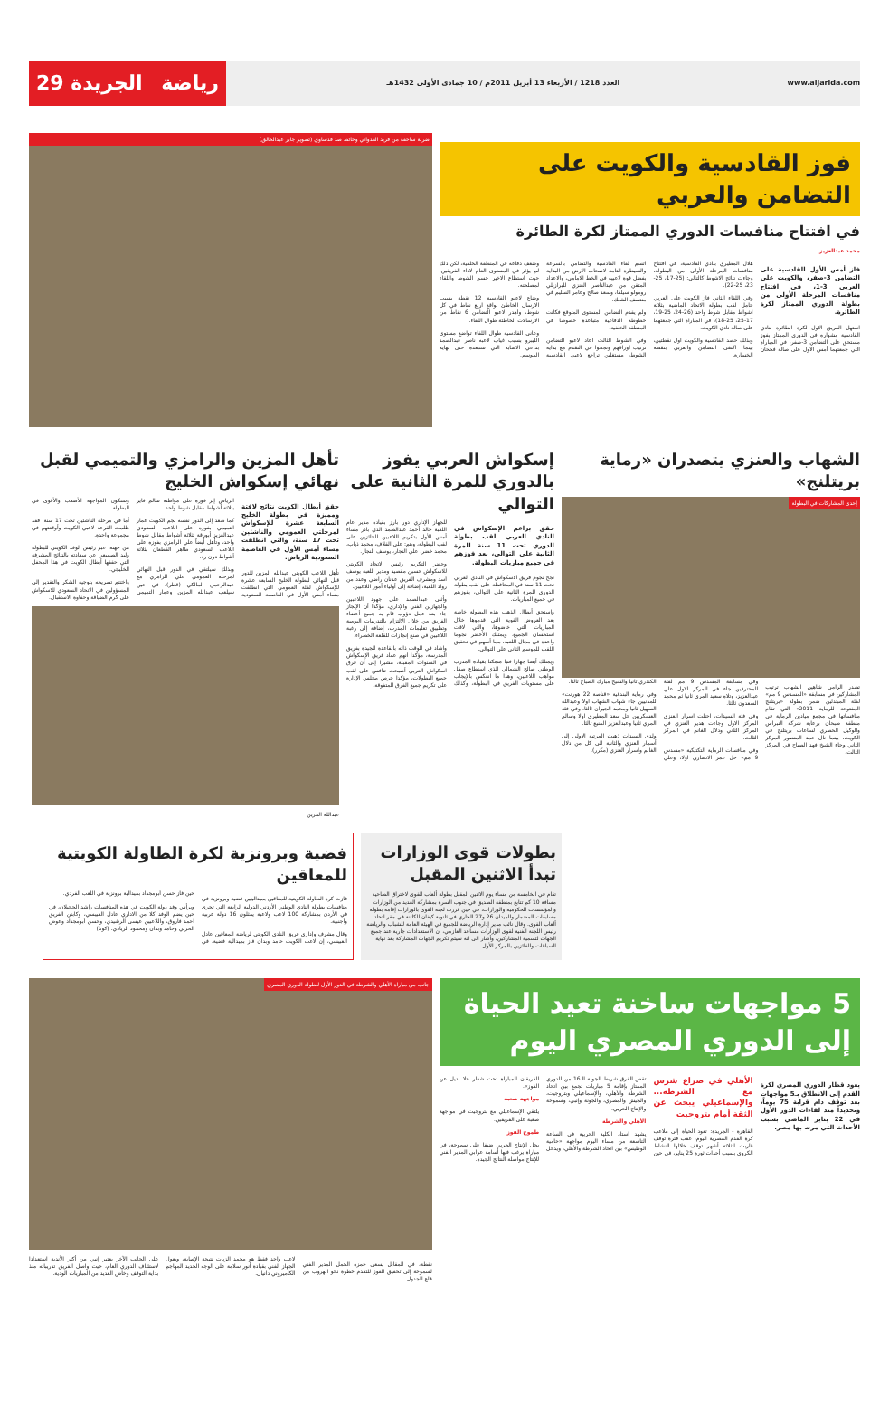www.aljarida.com
العدد 1218 / الأربعاء 13 أبريل 2011م / 10 جمادى الأولى 1432هـ
رياضة الجريدة 29
فوز القادسية والكويت على التضامن والعربي
في افتتاح منافسات الدوري الممتاز لكرة الطائرة
محمد عبدالعزيز
فاز أمس الأول القادسية على التضامن 3-صفر، والكويت على العربي 3-1، في افتتاح منافسات المرحلة الأولى من بطولة الدوري الممتاز لكرة الطائرة.
استهل الفريق الاول لكرة الطائرة بنادي القادسية مشواره في الدوري الممتاز بفوز مستحق على التضامن 3-صفر، في المباراة التي جمعتهما أمس الاول على صالة فجحان هلال المطيري بنادي القادسية، في افتتاح منافسات المرحلة الأولى من البطولة، وجاءت نتائج الاشوط كالتالي: (25-17، 25-23، 25-22).
وفي اللقاء الثاني فاز الكويت على العربي حامل لقب بطولة الاتحاد الماضية بثلاثة اشواط مقابل شوط واحد (26-24، 25-19، 17-25، 25-18)، في المباراة التي جمعتهما على صالة نادي الكويت.
وبذلك حصد القادسية والكويت اول نقطتين، بينما اكتفى التضامن والعربي بنقطة الخسارة.
اتسم لقاء القادسية والتضامن بالسرعة والسيطرة التامة لاصحاب الارض من البداية بفضل قوة لاعبيه في الخط الامامي، والاعداد المتقن من عبدالناصر العنزي للبرازيلي رومولو سيلفا، وسعد صالح وعامر السليم في منتصف الشبك.
ولم يقدم التضامن المستوى المتوقع فكانت خطوطه الدفاعية متباعدة خصوصا في المنطقة الخلفية.
وفي الشوط الثالث اعاد لاعبو التضامن ترتيب اوراقهم ونجحوا في التقدم مع بداية الشوط، مستغلين تراجع لاعبي القادسية وضعف دفاعه في المنطقة الخلفية، لكن ذلك لم يؤثر في المستوى العام لاداء الفريقين، حيث استطاع الاخير حسم الشوط واللقاء لمصلحته.
وضاع لاعبو القادسية 12 نقطة بسبب الارسال الخاطئ بواقع اربع نقاط في كل شوط، وأهدر لاعبو التضامن 6 نقاط من الارسالات الخاطئة طوال اللقاء.
وعانى القادسية طوال اللقاء تواضع مستوى الليبرو بسبب غياب لاعبه ناصر عبدالصمد بداعي الاصابة التي ستبعده حتى نهاية الموسم.
ضربة ساحقة من فريد العدواني وحائط صد قدساوي (تصوير جابر عبدالخالق)
الشهاب والعنزي يتصدران «رماية بريتلنج»
إحدى المشاركات في البطولة
تصدر الرامي شاهين الشهاب ترتيب المشاركين في مسابقة «المسدس 9 مم» لفئة المبتدئين ضمن بطولة «بريتلنج المفتوحة للرماية 2011» التي تقام منافساتها في مجمع ميادين الرماية في منطقة صبحان برعاية شركة النبراس والوكيل الحصري لساعات بريتلنج في الكويت، بينما نال حمد المنصور المركز الثاني وجاء الشيخ فهد الصباح في المركز الثالث.
وفي مسابقة المسدس 9 مم لفئة المحترفين جاء في المركز الاول علي عبدالعزيز، وتلاه سعيد المري ثانيا ثم محمد السعدون ثالثا.
وفي فئة السيدات، احتلت اسرار العنزي المركز الاول وجاءت هدير العنزي في المركز الثاني ودلال الغانم في المركز الثالث.
وفي منافسات الرماية التكتيكية «مسدس 9 مم» حل عمر الانصاري اولا، وعلي الكندري ثانيا والشيخ مبارك الصباح ثالثا.
وفي رماية البندقية «قناصة 22 هورنت» للمدنيين جاء شهاب الشهاب اولا وعبدالله السهيل ثانيا ومحمد الجيران ثالثا، وفي فئة العسكريين حل سعد المطيري اولا وسالم المري ثانيا وعبدالعزيز المنيع ثالثا.
ولدى السيدات ذهبت المرتبة الاولى إلى أسمار العنزي والثانية الى كل من دلال الغانم واسرار العنزي (مكرر).
إسكواش العربي يفوز بالدوري للمرة الثانية على التوالي
حقق براعم الإسكواش في النادي العربي لقب بطولة الدوري تحت 11 سنة للمرة الثانية على التوالي، بعد فوزهم في جميع مباريات البطولة.
نجح نجوم فريق الاسكواش في النادي العربي تحت 11 سنة في المحافظة على لقب بطولة الدوري للمرة الثانية على التوالي، بفوزهم في جميع المباريات.
واستحق أبطال الذهب هذه البطولة خاصة بعد العروض القوية التي قدموها خلال المباريات التي خاضوها، والتي لاقت استحسان الجميع، ويمتلك الأخضر نجوما واعدة في مجال اللعبة، مما أسهم في تحقيق اللقب للموسم الثاني على التوالي.
ويمتلك أيضا جهازا فنيا متمكنا بقيادة المدرب الوطني صالح الشمالي الذي استطاع صقل مواهب اللاعبين، وهذا ما انعكس بالإيجاب على مستويات الفريق في البطولة، وكذلك للجهاز الإداري دور بارز بقيادة مدير عام اللعبة خالد أحمد عبدالصمد الذي بادر مساء أمس الأول بتكريم اللاعبين الحائزين على لقب البطولة، وهم: علي القلاف، محمد ذياب، محمد خضر، علي النجار، يوسف النجار.
وحضر التكريم رئيس الاتحاد الكويتي للاسكواش حسين مقصيد ومدير اللعبة يوسف أسد ومشرف الفريق عدنان راضي وعدد من رواد اللعبة، إضافة إلى أولياء أمور اللاعبين.
وأثنى عبدالصمد على جهود اللاعبين والجهازين الفني والإداري، مؤكدا أن الإنجاز جاء بعد عمل دؤوب قام به جميع أعضاء الفريق من خلال الالتزام بالتدريبات اليومية وتطبيق تعليمات المدرب، إضافة إلى رغبة اللاعبين في صنع إنجازات للقلعة الخضراء.
واشاد في الوقت ذاته بالقاعدة الجيدة بفريق المدرسة، مؤكدا أنهم عماد فريق الإسكواش في السنوات المقبلة، مشيرا إلى أن فرق اسكواش العربي أصبحت تنافس على لقب جميع البطولات، مؤكدا حرص مجلس الإدارة على تكريم جميع الفرق المتفوقة.
تأهل المزين والرامزي والتميمي لقبل نهائي إسكواش الخليج
حقق أبطال الكويت نتائج لافتة ومميزة في بطولة الخليج السابعة عشرة للإسكواش لمرحلتي العمومي والناشئين تحت 17 سنة، والتي انطلقت مساء أمس الأول في العاصمة السعودية الرياض.
تأهل اللاعب الكويتي عبدالله المزين للدور قبل النهائي لبطولة الخليج السابعة عشرة للإسكواش لفئة العمومي التي انطلقت مساء أمس الأول في العاصمة السعودية الرياض إثر فوزه على مواطنه سالم فايز بثلاثة أشواط مقابل شوط واحد.
كما صعد إلى الدور نفسه نجم الكويت عمار التميمي بفوزه على اللاعب السعودي عبدالعزيز أبورقة بثلاثة أشواط مقابل شوط واحد، وتأهل أيضاً علي الرامزي بفوزه على اللاعب السعودي طاهر القطعان بثلاثة أشواط دون رد.
وبذلك سيلتقي في الدور قبل النهائي لمرحلة العمومي علي الرامزي مع عبدالرحمن المالكي (قطر)، في حين سيلعب عبدالله المزين وعمار التميمي وستكون المواجهة الأصعب والأقوى في البطولة.
أما في مرحلة الناشئين تحت 17 سنة، فقد ظلمت القرعة لاعبي الكويت وأوقعتهم في مجموعة واحدة.
من جهته، عبر رئيس الوفد الكويتي للبطولة وليد الصميعي عن سعادته بالنتائج المشرفة التي حققها أبطال الكويت في هذا المحفل الخليجي.
واختتم تصريحه بتوجيه الشكر والتقدير إلى المسؤولين في الاتحاد السعودي للاسكواش على كرم الضيافة وحفاوة الاستقبال.
عبدالله المزين
بطولات قوى الوزارات تبدأ الاثنين المقبل
تقام في الخامسة من مساء يوم الاثنين المقبل بطولة ألعاب القوى لاختراق الضاحية مسافة 10 كم تتابع بمنطقة الصديق في جنوب السرة بمشاركة العديد من الوزارات والمؤسسات الحكومية والوزارات، في حين قررت لجنة القوى بالوزارات إقامة بطولة مسابقات المضمار والميدان 26 و27 الجاري في ثانوية كيفان الكائنة في مقر اتحاد ألعاب القوى. وقال نائب مدير إدارة الرياضة للجميع في الهيئة العامة للشباب والرياضة رئيس اللجنة الفنية لقوى الوزارات مساعد العازمي، إن الاستعدادات جارية عند جميع الجهات لتسمية المشاركين، وأشار الى انه سيتم تكريم الجهات المشاركة بعد نهاية السباقات والفائزين بالمركز الأول.
فضية وبرونزية لكرة الطاولة الكويتية للمعاقين
فازت كرة الطاولة الكويتية للمعاقين بميداليتين فضية وبرونزية في منافسات بطولة النادي الوطني الأردني الدولية الرابعة التي تجرى في الأردن بمشاركة 100 لاعب ولاعبة يمثلون 16 دولة عربية وأجنبية.
وقال مشرف وإداري فريق النادي الكويتي لرياضة المعاقين عادل العبيسي، إن لاعب الكويت حامد وبدان فاز بميدالية فضية، في حين فاز حسن أبومجداد بميدالية برونزية في اللعب الفردي.
ويرأس وفد دولة الكويت في هذه المنافسات راشد الحجيلان، في حين يضم الوفد كلا من الاداري عادل العبيسي، وكابتن الفريق احمد فاروق، واللاعبين عيسى الرشيدي، وحسن أبومجداد وعوض الحربي وحامد وبدان ومحمود الزيادي. (كونا)
5 مواجهات ساخنة تعيد الحياة إلى الدوري المصري اليوم
يعود قطار الدوري المصري لكرة القدم إلى الانطلاق بـ5 مواجهات بعد توقف دام قرابة 75 يوماً، وتحديداً منذ لقاءات الدور الأول في 22 يناير الماضي بسبب الأحداث التي مرت بها مصر.
الأهلي في صراع شرس مع الشرطة... والإسماعيلي يبحث عن الثقة أمام بتروجيت
القاهرة - الجريدة: تعود الحياة إلى ملاعب كرة القدم المصرية اليوم، عقب فترة توقف قاربت الثلاثة أشهر توقف خلالها النشاط الكروي بسبب أحداث ثورة 25 يناير، في حين تقص الفرق شريط الجولة الـ16 من الدوري الممتاز بإقامة 5 مباريات تجمع بين اتحاد الشرطة والأهلي، والإسماعيلي وبتروجيت، والجيش والمصري، والجونة وإنبي، وسموحة والإنتاج الحربي.
الأهلي والشرطة
يشهد استاد الكلية الحربية في الساعة التاسعة من مساء اليوم مواجهة «حامية الوطيس» بين اتحاد الشرطة والأهلي، ويدخل الفريقان المباراة تحت شعار «لا بديل عن الفوز».
مواجهة صعبة
يلتقي الإسماعيلي مع بتروجيت في مواجهة صعبة على الفريقين.
طموح الفوز
يحل الإنتاج الحربي ضيفا على سموحة، في مباراة يرغب فيها أسامة عرابي المدير الفني للإنتاج مواصلة النتائج الجيدة.
جانب من مباراة الأهلي والشرطة في الدور الأول لبطولة الدوري المصري
نقطة، في المقابل يسعى حمزة الجمل المدير الفني لسموحة إلى تحقيق الفوز للتقدم خطوة نحو الهروب من قاع الجدول.
لاعب واحد فقط هو محمد الزيات نتيجة الإصابة، ويعول الجهاز الفني بقيادة أنور سلامة على الوجه الجديد المهاجم الكاميروني دانيال.
على الجانب الآخر يعتبر إنبي من أكثر الأندية استعدادا لاستئناف الدوري العام، حيث واصل الفريق تدريباته منذ بداية التوقف وخاض العديد من المباريات الودية.